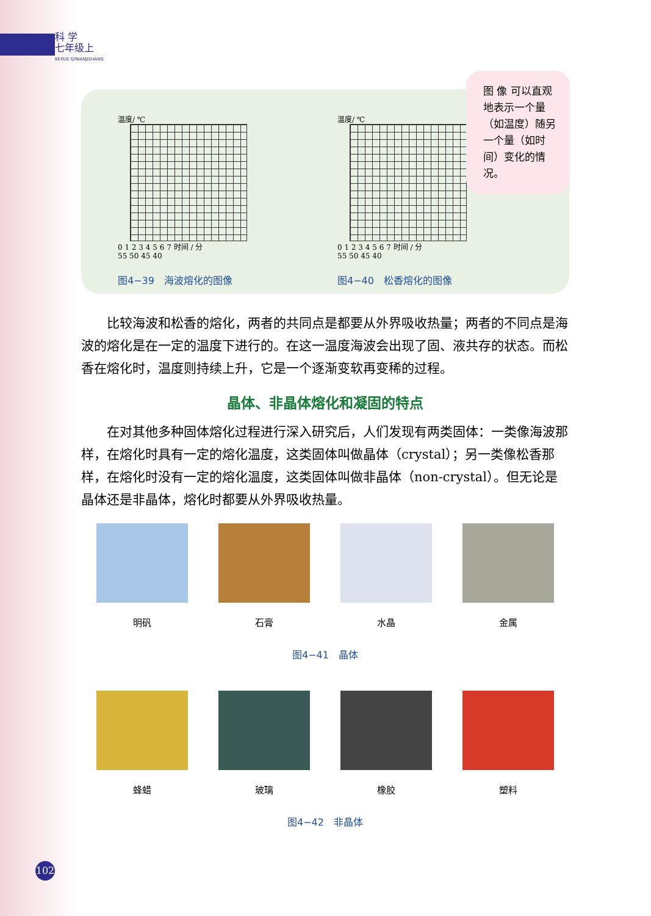科 学
七年级上
KEXUE QINIANJISHANG
图 像 可以直观地表示一个量（如温度）随另一个量（如时间）变化的情况。
温度/ ℃
0 1 2 3 4 5 6 7 时间 / 分
55 50 45 40
图4−39　海波熔化的图像
温度/ ℃
0 1 2 3 4 5 6 7 时间 / 分
55 50 45 40
图4−40　松香熔化的图像
比较海波和松香的熔化，两者的共同点是都要从外界吸收热量；两者的不同点是海波的熔化是在一定的温度下进行的。在这一温度海波会出现了固、液共存的状态。而松香在熔化时，温度则持续上升，它是一个逐渐变软再变稀的过程。
晶体、非晶体熔化和凝固的特点
在对其他多种固体熔化过程进行深入研究后，人们发现有两类固体：一类像海波那样，在熔化时具有一定的熔化温度，这类固体叫做晶体（crystal）；另一类像松香那样，在熔化时没有一定的熔化温度，这类固体叫做非晶体（non-crystal）。但无论是晶体还是非晶体，熔化时都要从外界吸收热量。
明矾 石膏 水晶 金属
图4−41　晶体
蜂蜡 玻璃 橡胶 塑料
图4−42　非晶体
102